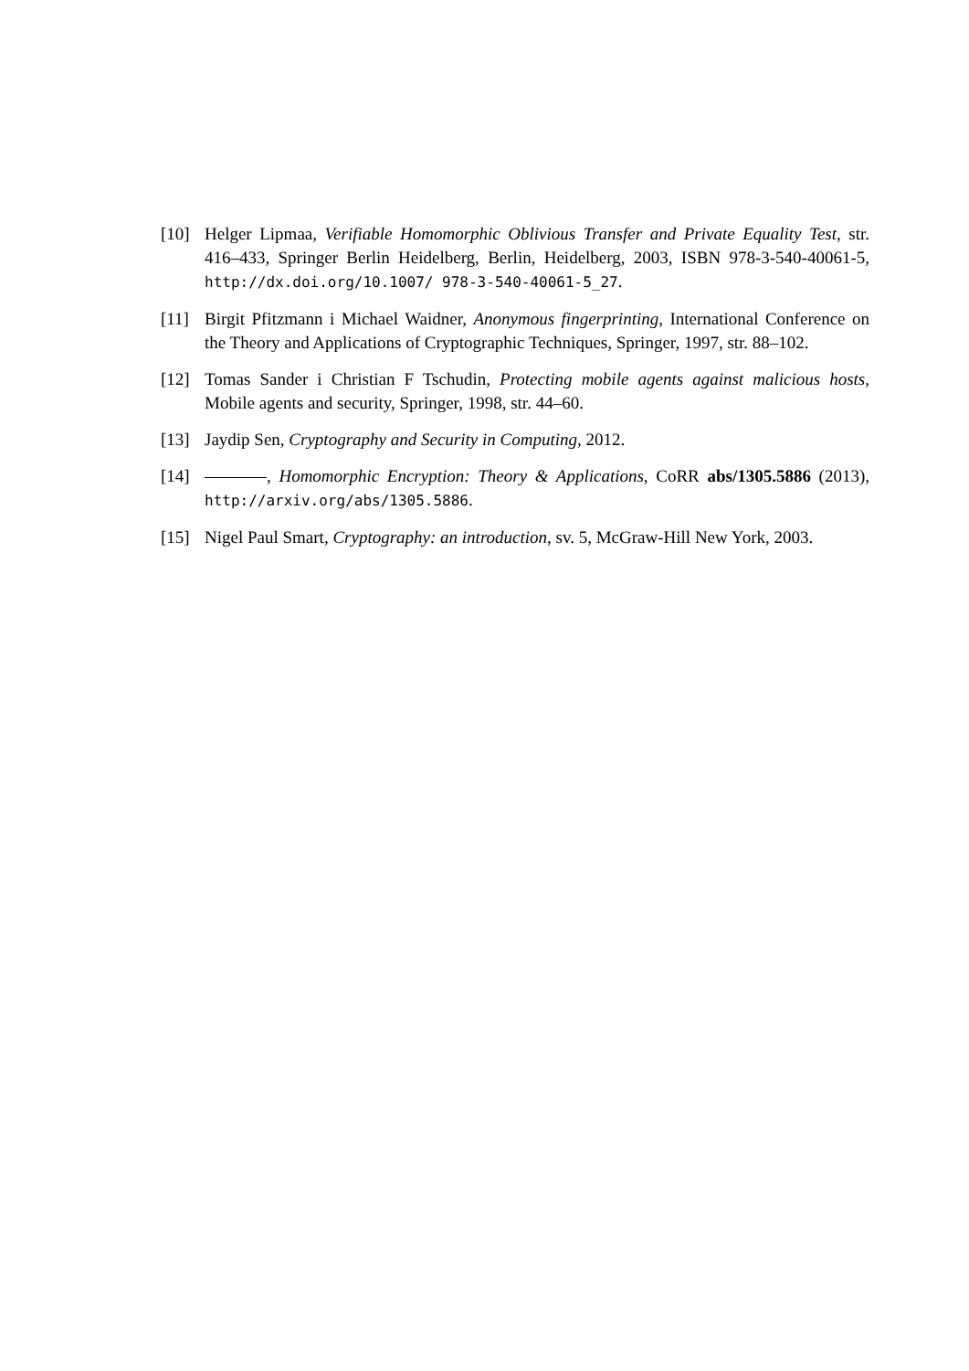[10] Helger Lipmaa, Verifiable Homomorphic Oblivious Transfer and Private Equality Test, str. 416–433, Springer Berlin Heidelberg, Berlin, Heidelberg, 2003, ISBN 978-3-540-40061-5, http://dx.doi.org/10.1007/ 978-3-540-40061-5_27.
[11] Birgit Pfitzmann i Michael Waidner, Anonymous fingerprinting, International Conference on the Theory and Applications of Cryptographic Techniques, Springer, 1997, str. 88–102.
[12] Tomas Sander i Christian F Tschudin, Protecting mobile agents against malicious hosts, Mobile agents and security, Springer, 1998, str. 44–60.
[13] Jaydip Sen, Cryptography and Security in Computing, 2012.
[14] , Homomorphic Encryption: Theory & Applications, CoRR abs/1305.5886 (2013), http://arxiv.org/abs/1305.5886.
[15] Nigel Paul Smart, Cryptography: an introduction, sv. 5, McGraw-Hill New York, 2003.